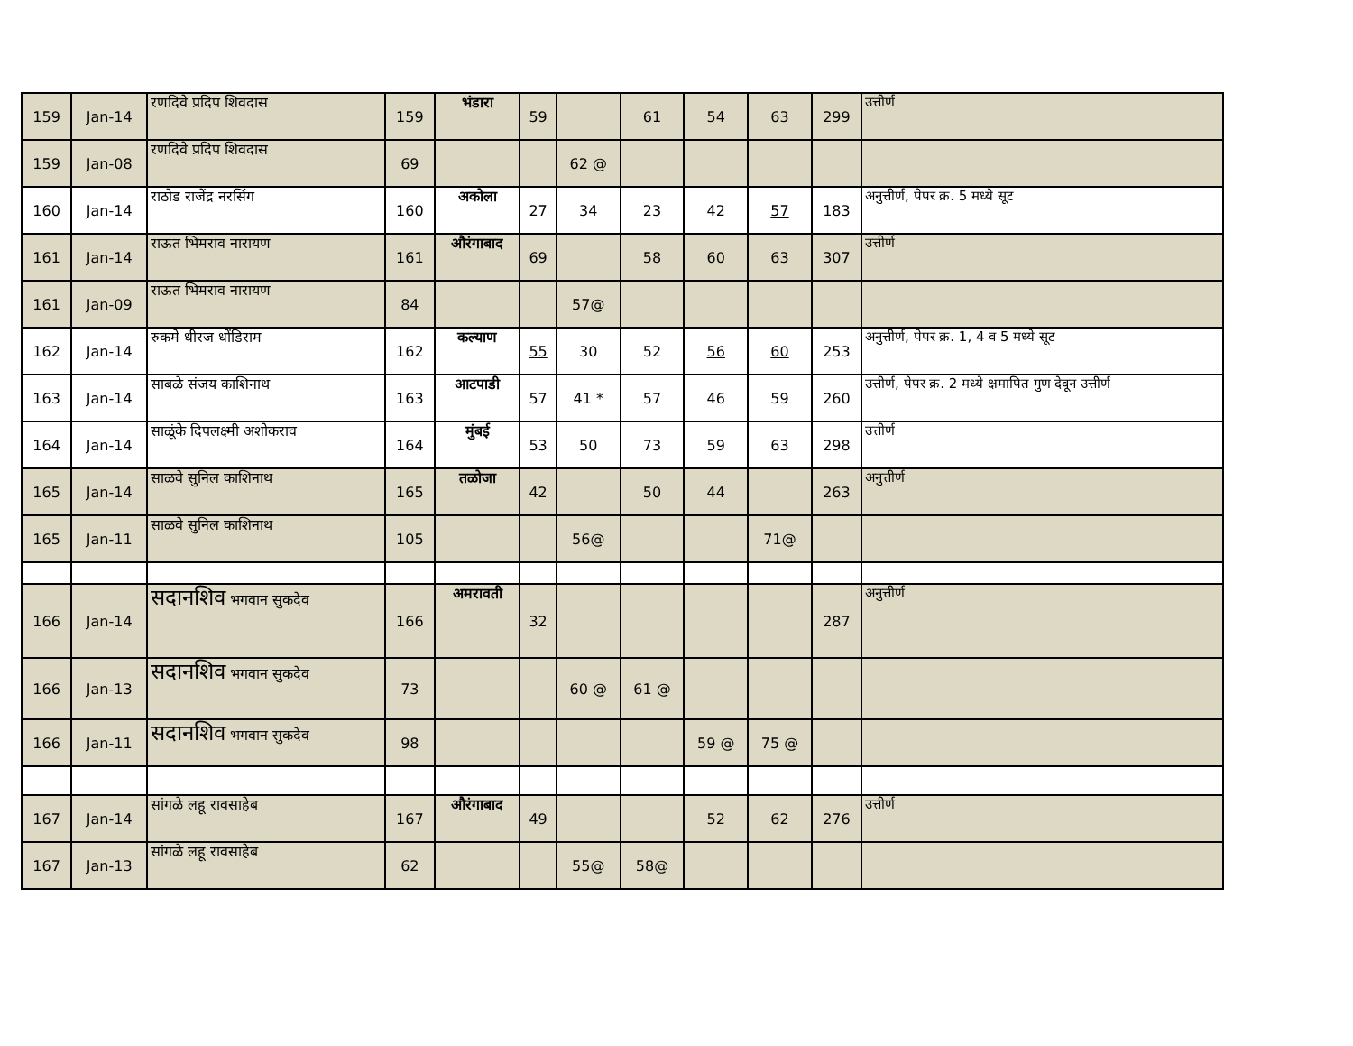| 159 | Jan-14 | रणदिवे प्रदिप शिवदास | 159 | भंडारा | 59 | | 61 | 54 | 63 | 299 | उत्तीर्ण |
| 159 | Jan-08 | रणदिवे प्रदिप शिवदास | 69 | | | 62 @ | | | | | |
| 160 | Jan-14 | राठोड राजेंद्र नरसिंग | 160 | अकोला | 27 | 34 | 23 | 42 | 57 | 183 | अनुत्तीर्ण, पेपर क्र. 5 मध्ये सूट |
| 161 | Jan-14 | राऊत भिमराव नारायण | 161 | औरंगाबाद | 69 | | 58 | 60 | 63 | 307 | उत्तीर्ण |
| 161 | Jan-09 | राऊत भिमराव नारायण | 84 | | | 57@ | | | | | |
| 162 | Jan-14 | रुकमे धीरज धोंडिराम | 162 | कल्याण | 55 | 30 | 52 | 56 | 60 | 253 | अनुत्तीर्ण, पेपर क्र. 1, 4 व 5 मध्ये सूट |
| 163 | Jan-14 | साबळे संजय काशिनाथ | 163 | आटपाडी | 57 | 41 * | 57 | 46 | 59 | 260 | उत्तीर्ण, पेपर क्र. 2 मध्ये क्षमापित गुण देवून उत्तीर्ण |
| 164 | Jan-14 | साळूंके दिपलक्ष्मी अशोकराव | 164 | मुंबई | 53 | 50 | 73 | 59 | 63 | 298 | उत्तीर्ण |
| 165 | Jan-14 | साळवे सुनिल काशिनाथ | 165 | तळोजा | 42 | | 50 | 44 | | 263 | अनुत्तीर्ण |
| 165 | Jan-11 | साळवे सुनिल काशिनाथ | 105 | | | 56@ | | | 71@ | | |
| 166 | Jan-14 | सदानशिव भगवान सुकदेव | 166 | अमरावती | 32 | | | | | 287 | अनुत्तीर्ण |
| 166 | Jan-13 | सदानशिव भगवान सुकदेव | 73 | | | 60 @ | 61 @ | | | | |
| 166 | Jan-11 | सदानशिव भगवान सुकदेव | 98 | | | | | 59 @ | 75 @ | | |
| 167 | Jan-14 | सांगळे लहू रावसाहेब | 167 | औरंगाबाद | 49 | | | 52 | 62 | 276 | उत्तीर्ण |
| 167 | Jan-13 | सांगळे लहू रावसाहेब | 62 | | | 55@ | 58@ | | | | |